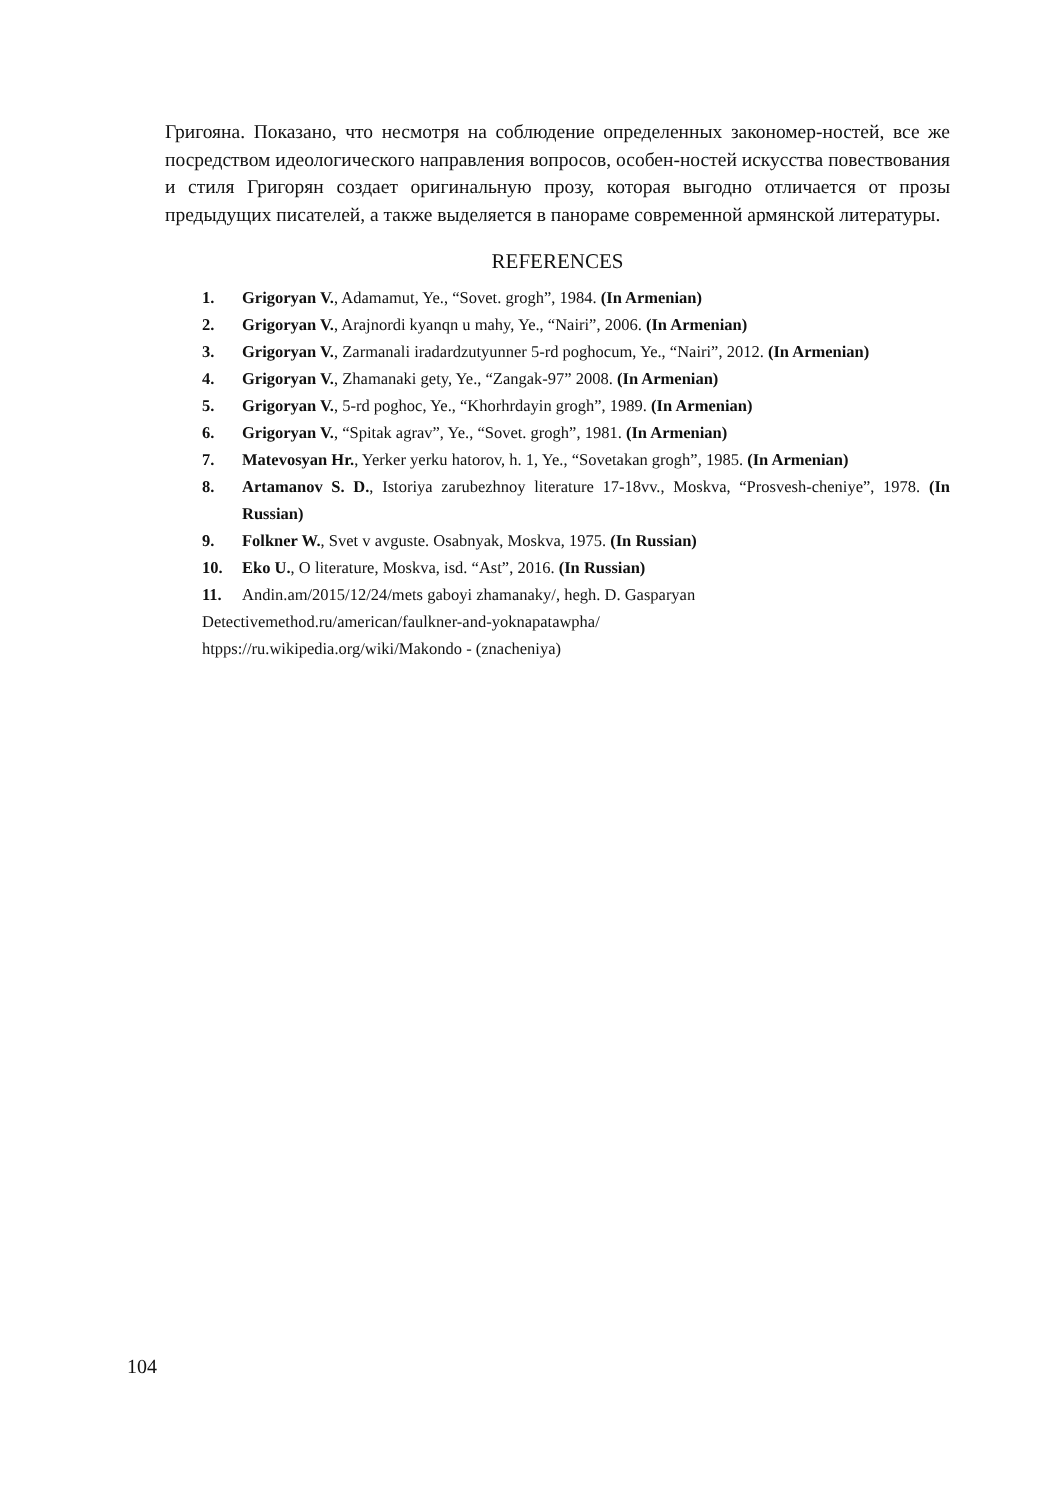Григояна. Показано, что несмотря на соблюдение определенных закономер-ностей, все же посредством идеологического направления вопросов, особен-ностей искусства повествования и стиля Григорян создает оригинальную прозу, которая выгодно отличается от прозы предыдущих писателей, а также выделяется в панораме современной армянской литературы.
REFERENCES
1. Grigoryan V., Adamamut, Ye., “Sovet. grogh”, 1984. (In Armenian)
2. Grigoryan V., Arajnordi kyanqn u mahy, Ye., “Nairi”, 2006. (In Armenian)
3. Grigoryan V., Zarmanali iradardzutyunner 5-rd poghocum, Ye., “Nairi”, 2012. (In Armenian)
4. Grigoryan V., Zhamanaki gety, Ye., “Zangak-97” 2008. (In Armenian)
5. Grigoryan V., 5-rd poghoc, Ye., “Khorhrdayin grogh”, 1989. (In Armenian)
6. Grigoryan V., “Spitak agrav”, Ye., “Sovet. grogh”, 1981. (In Armenian)
7. Matevosyan Hr., Yerker yerku hatorov, h. 1, Ye., “Sovetakan grogh”, 1985. (In Armenian)
8. Artamanov S. D., Istoriya zarubezhnoy literature 17-18vv., Moskva, “Prosvesh-cheniye”, 1978. (In Russian)
9. Folkner W., Svet v avguste. Osabnyak, Moskva, 1975. (In Russian)
10. Eko U., O literature, Moskva, isd. “Ast”, 2016. (In Russian)
11. Andin.am/2015/12/24/mets gaboyi zhamanaky/, hegh. D. Gasparyan
Detectivemethod.ru/american/faulkner-and-yoknapatawpha/
htpps://ru.wikipedia.org/wiki/Makondo - (znacheniya)
104